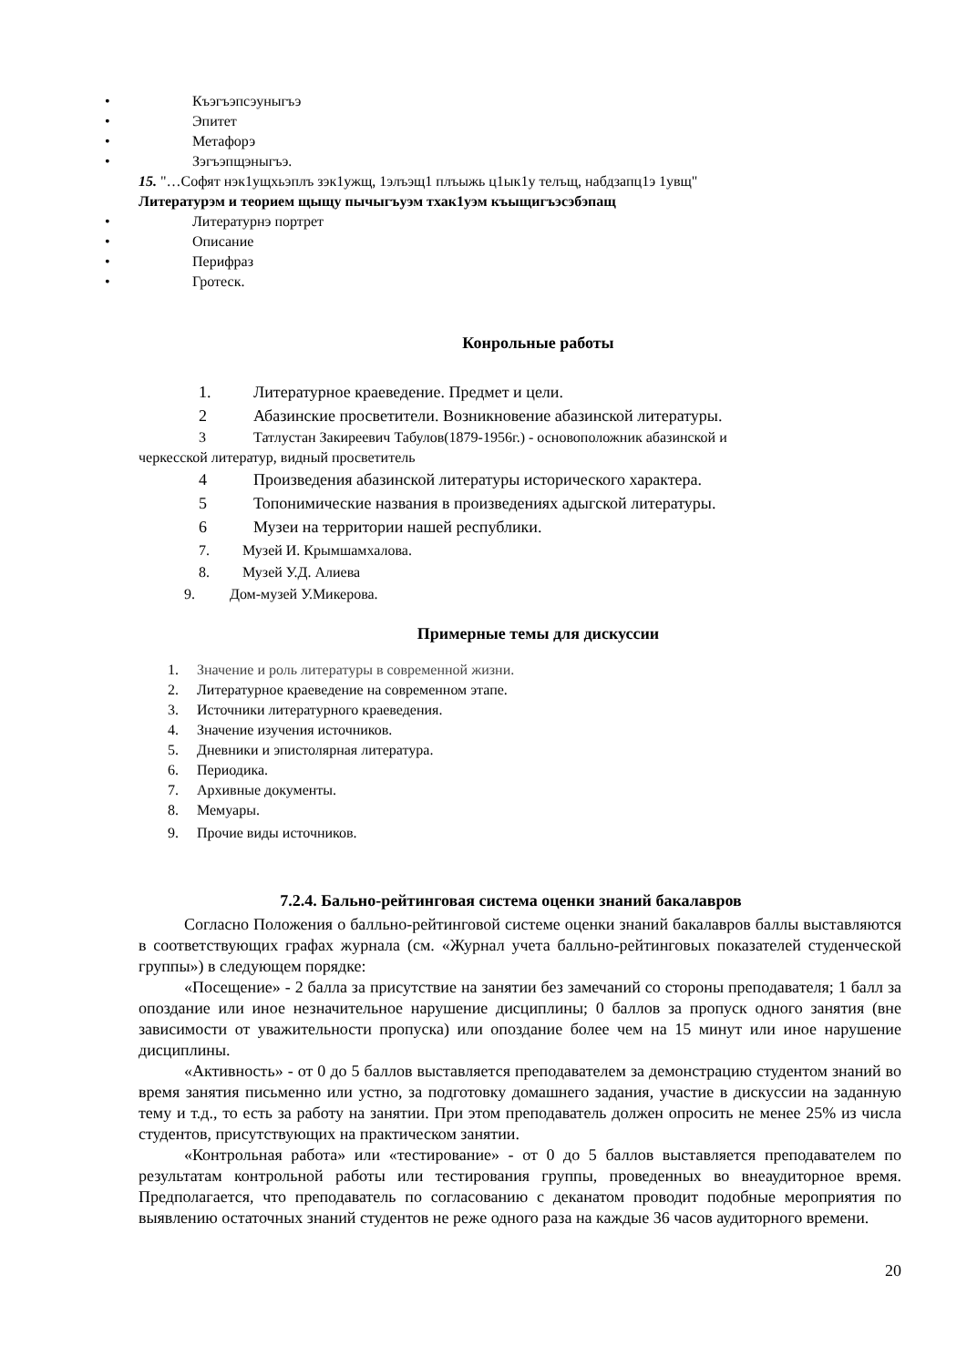• Къэгъэпсэуныгъэ
• Эпитет
• Метафорэ
• Зэгъэпщэныгъэ.
15. "…Софят нэк1ущхьэплъ зэк1ужщ, 1элъэщ1 плъыжь ц1ык1у телъщ, набдзапц1э 1увщ"
Литературэм и теорием щыщу пычыгъуэм тхак1уэм къыщигъэсэбэпащ
• Литературнэ портрет
• Описание
• Перифраз
• Гротеск.
Конрольные работы
1. Литературное краеведение. Предмет и цели.
2 Абазинские просветители. Возникновение абазинской литературы.
3 Татлустан Закиреевич Табулов(1879-1956г.) - основоположник абазинской и
черкесской литератур, видный просветитель
4 Произведения абазинской литературы исторического характера.
5 Топонимические названия в произведениях адыгской литературы.
6 Музеи на территории нашей республики.
7. Музей И. Крымшамхалова.
8. Музей У.Д. Алиева
9. Дом-музей У.Микерова.
Примерные темы для дискуссии
1. Значение и роль литературы в современной жизни.
2. Литературное краеведение на современном этапе.
3. Источники литературного краеведения.
4. Значение изучения источников.
5. Дневники и эпистолярная литература.
6. Периодика.
7. Архивные документы.
8. Мемуары.
9. Прочие виды источников.
7.2.4. Бально-рейтинговая система оценки знаний бакалавров
Согласно Положения о балльно-рейтинговой системе оценки знаний бакалавров баллы выставляются в соответствующих графах журнала (см. «Журнал учета балльно-рейтинговых показателей студенческой группы») в следующем порядке:
«Посещение» - 2 балла за присутствие на занятии без замечаний со стороны преподавателя; 1 балл за опоздание или иное незначительное нарушение дисциплины; 0 баллов за пропуск одного занятия (вне зависимости от уважительности пропуска) или опоздание более чем на 15 минут или иное нарушение дисциплины.
«Активность» - от 0 до 5 баллов выставляется преподавателем за демонстрацию студентом знаний во время занятия письменно или устно, за подготовку домашнего задания, участие в дискуссии на заданную тему и т.д., то есть за работу на занятии. При этом преподаватель должен опросить не менее 25% из числа студентов, присутствующих на практическом занятии.
«Контрольная работа» или «тестирование» - от 0 до 5 баллов выставляется преподавателем по результатам контрольной работы или тестирования группы, проведенных во внеаудиторное время. Предполагается, что преподаватель по согласованию с деканатом проводит подобные мероприятия по выявлению остаточных знаний студентов не реже одного раза на каждые 36 часов аудиторного времени.
20